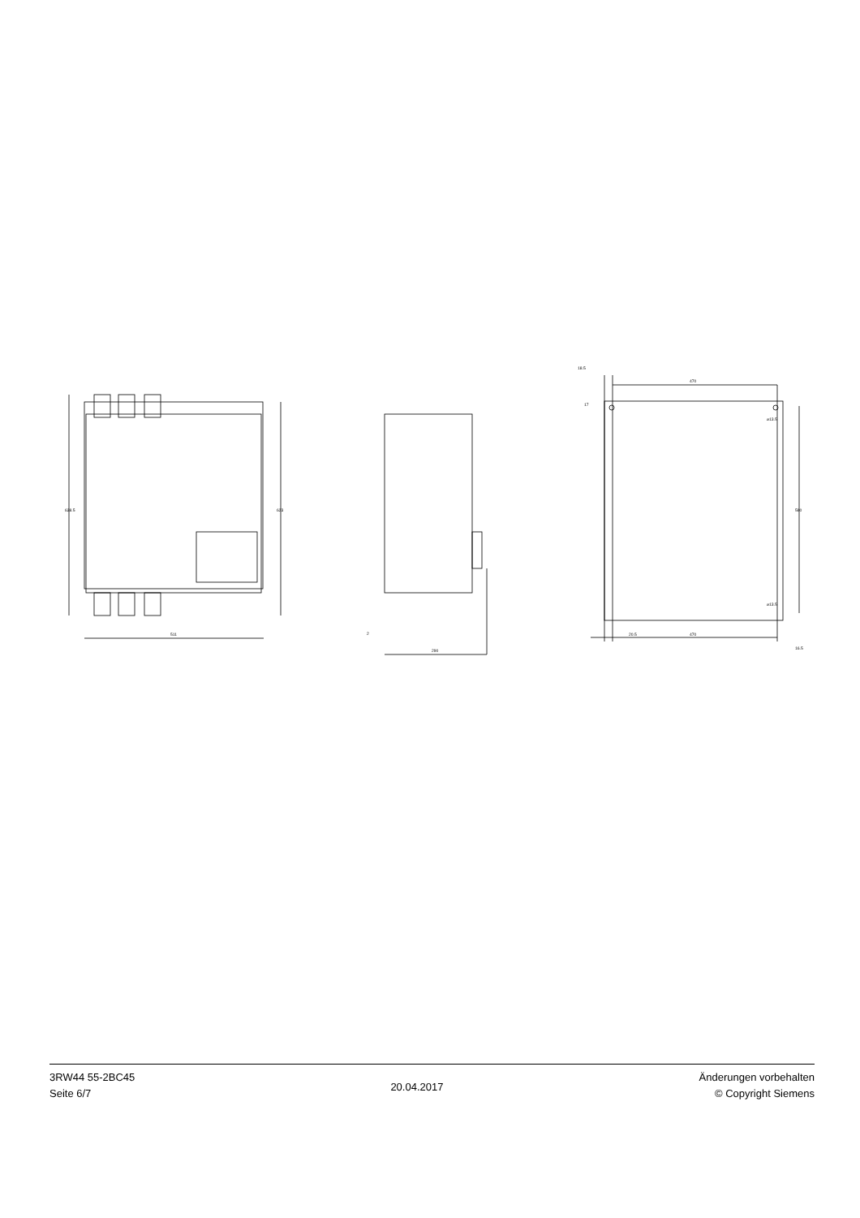511
290
2
18.5
470
20.5
470
⌀13.5
⌀13.5
638.5
623
590
17
16.5
3RW44 55-2BC45
Seite 6/7
20.04.2017
Änderungen vorbehalten
© Copyright Siemens